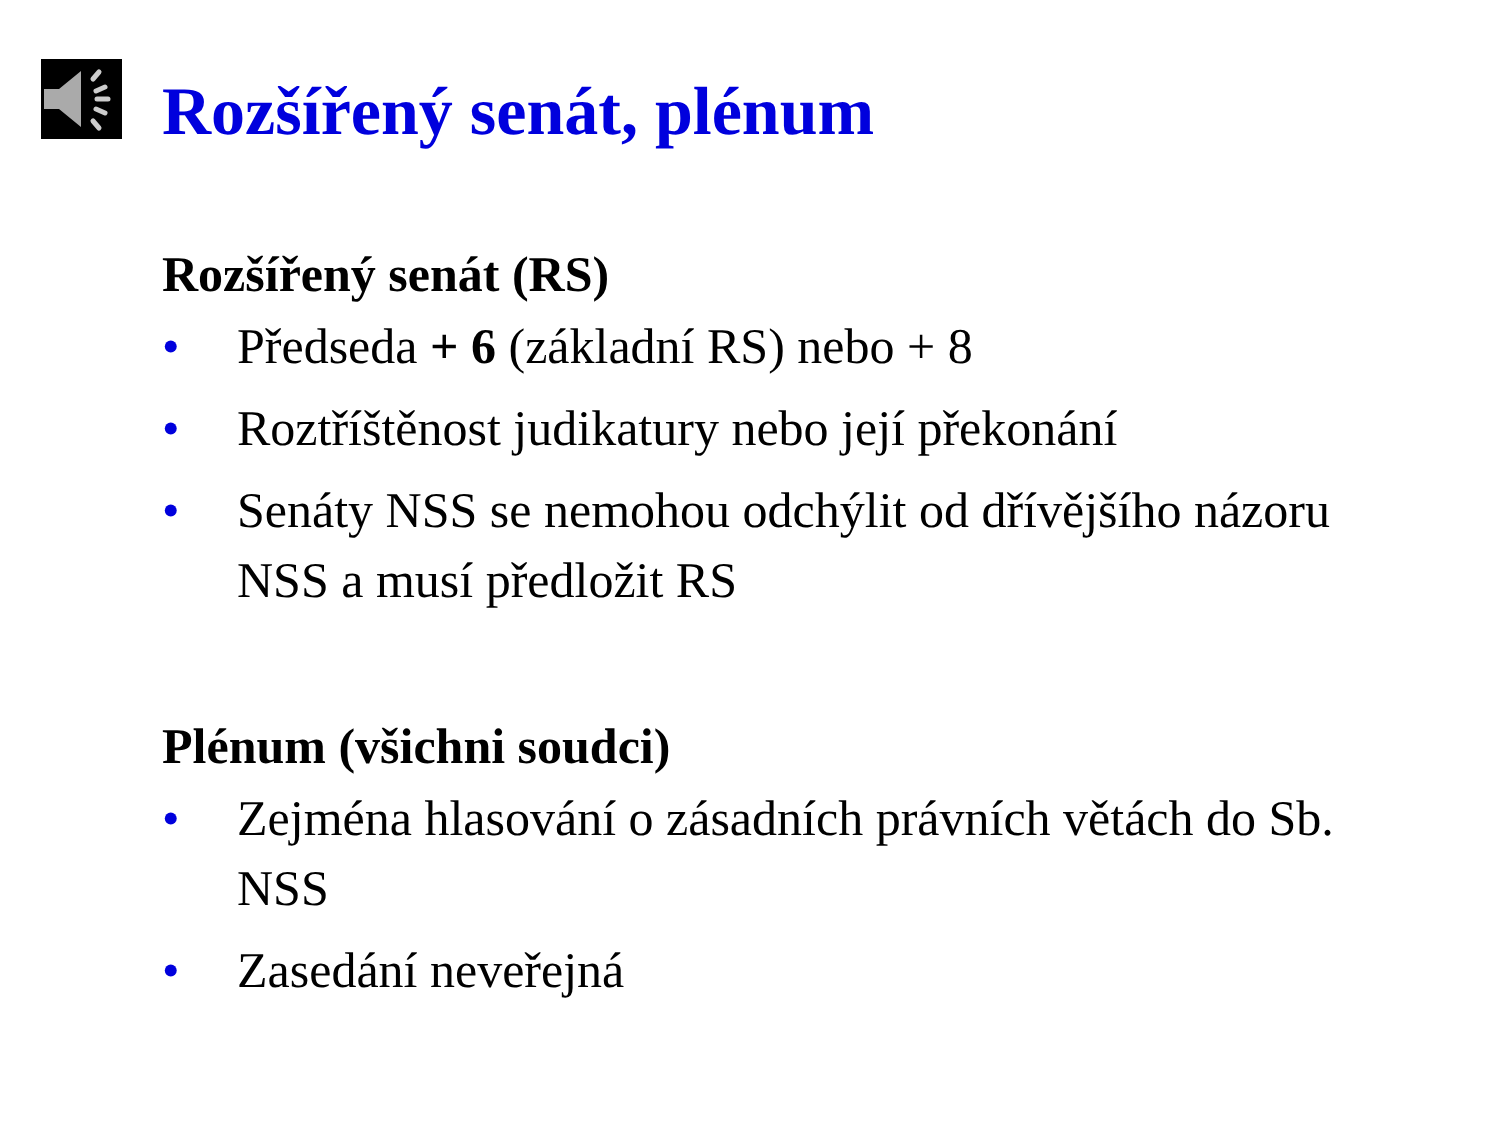Rozšířený senát, plénum
Rozšířený senát (RS)
• Předseda + 6 (základní RS) nebo + 8
• Roztříštěnost judikatury nebo její překonání
• Senáty NSS se nemohou odchýlit od dřívějšího názoru NSS a musí předložit RS
Plénum (všichni soudci)
• Zejména hlasování o zásadních právních větách do Sb. NSS
• Zasedání neveřejná